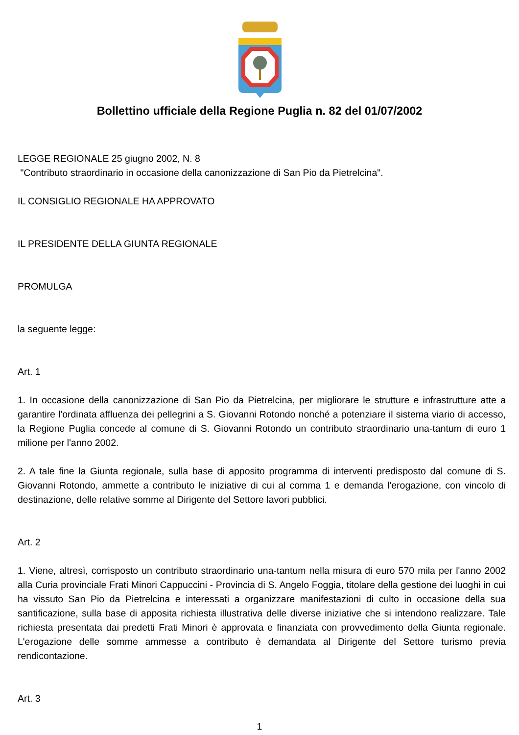Bollettino ufficiale della Regione Puglia n. 82 del 01/07/2002
LEGGE REGIONALE 25 giugno 2002, N. 8
"Contributo straordinario in occasione della canonizzazione di San Pio da Pietrelcina".
IL CONSIGLIO REGIONALE HA APPROVATO
IL PRESIDENTE DELLA GIUNTA REGIONALE
PROMULGA
la seguente legge:
Art. 1
1. In occasione della canonizzazione di San Pio da Pietrelcina, per migliorare le strutture e infrastrutture atte a garantire l'ordinata affluenza dei pellegrini a S. Giovanni Rotondo nonché a potenziare il sistema viario di accesso, la Regione Puglia concede al comune di S. Giovanni Rotondo un contributo straordinario una-tantum di euro 1 milione per l'anno 2002.
2. A tale fine la Giunta regionale, sulla base di apposito programma di interventi predisposto dal comune di S. Giovanni Rotondo, ammette a contributo le iniziative di cui al comma 1 e demanda l'erogazione, con vincolo di destinazione, delle relative somme al Dirigente del Settore lavori pubblici.
Art. 2
1. Viene, altresì, corrisposto un contributo straordinario una-tantum nella misura di euro 570 mila per l'anno 2002 alla Curia provinciale Frati Minori Cappuccini - Provincia di S. Angelo Foggia, titolare della gestione dei luoghi in cui ha vissuto San Pio da Pietrelcina e interessati a organizzare manifestazioni di culto in occasione della sua santificazione, sulla base di apposita richiesta illustrativa delle diverse iniziative che si intendono realizzare. Tale richiesta presentata dai predetti Frati Minori è approvata e finanziata con provvedimento della Giunta regionale. L'erogazione delle somme ammesse a contributo è demandata al Dirigente del Settore turismo previa rendicontazione.
Art. 3
1